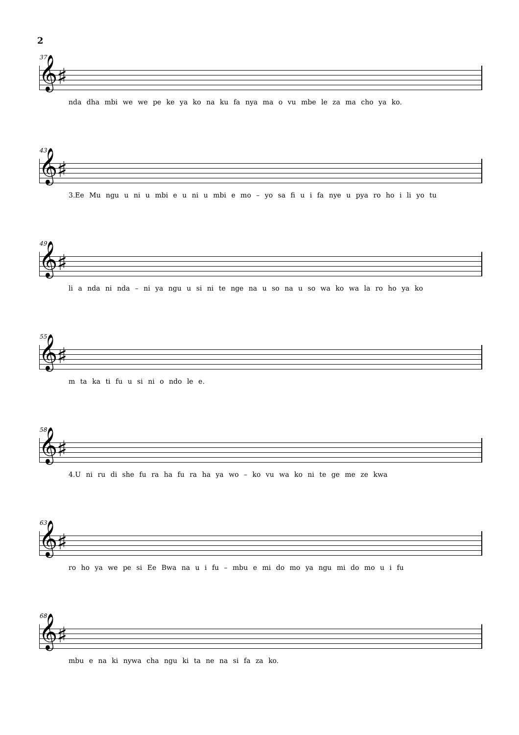2
37
𝄞♯
nda dha mbi we we pe ke ya ko na ku fa nya ma o vu mbe le za ma cho ya ko.
43
𝄞♯
3.Ee Mu ngu u ni u mbi e u ni u mbi e mo – yo sa fi u i fa nye u pya ro ho i li yo tu
49
𝄞♯
li a nda ni nda – ni ya ngu u si ni te nge na u so na u so wa ko wa la ro ho ya ko
55
𝄞♯
m ta ka ti fu u si ni o ndo le e.
58
𝄞♯
4.U ni ru di she fu ra ha fu ra ha ya wo – ko vu wa ko ni te ge me ze kwa
63
𝄞♯
ro ho ya we pe si Ee Bwa na u i fu – mbu e mi do mo ya ngu mi do mo u i fu
68
𝄞♯
mbu e na ki nywa cha ngu ki ta ne na si fa za ko.